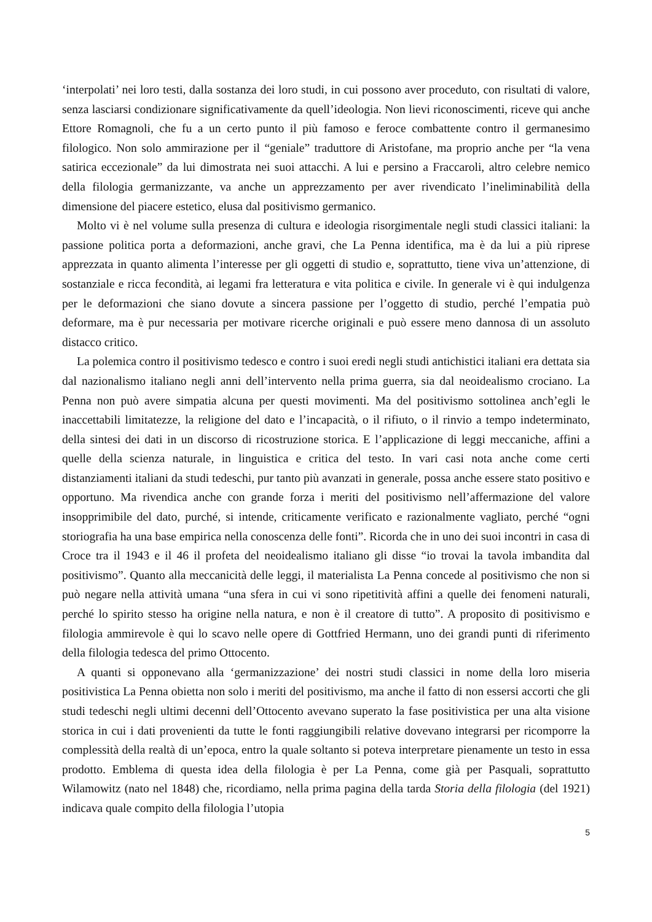‘interpolati’ nei loro testi, dalla sostanza dei loro studi, in cui possono aver proceduto, con risultati di valore, senza lasciarsi condizionare significativamente da quell’ideologia. Non lievi riconoscimenti, riceve qui anche Ettore Romagnoli, che fu a un certo punto il più famoso e feroce combattente contro il germanesimo filologico. Non solo ammirazione per il “geniale” traduttore di Aristofane, ma proprio anche per “la vena satirica eccezionale” da lui dimostrata nei suoi attacchi. A lui e persino a Fraccaroli, altro celebre nemico della filologia germanizzante, va anche un apprezzamento per aver rivendicato l’ineliminabilità della dimensione del piacere estetico, elusa dal positivismo germanico.
Molto vi è nel volume sulla presenza di cultura e ideologia risorgimentale negli studi classici italiani: la passione politica porta a deformazioni, anche gravi, che La Penna identifica, ma è da lui a più riprese apprezzata in quanto alimenta l’interesse per gli oggetti di studio e, soprattutto, tiene viva un’attenzione, di sostanziale e ricca fecondità, ai legami fra letteratura e vita politica e civile. In generale vi è qui indulgenza per le deformazioni che siano dovute a sincera passione per l’oggetto di studio, perché l’empatia può deformare, ma è pur necessaria per motivare ricerche originali e può essere meno dannosa di un assoluto distacco critico.
La polemica contro il positivismo tedesco e contro i suoi eredi negli studi antichistici italiani era dettata sia dal nazionalismo italiano negli anni dell’intervento nella prima guerra, sia dal neoidealismo crociano. La Penna non può avere simpatia alcuna per questi movimenti. Ma del positivismo sottolinea anch’egli le inaccettabili limitatezze, la religione del dato e l’incapacità, o il rifiuto, o il rinvio a tempo indeterminato, della sintesi dei dati in un discorso di ricostruzione storica. E l’applicazione di leggi meccaniche, affini a quelle della scienza naturale, in linguistica e critica del testo. In vari casi nota anche come certi distanziamenti italiani da studi tedeschi, pur tanto più avanzati in generale, possa anche essere stato positivo e opportuno. Ma rivendica anche con grande forza i meriti del positivismo nell’affermazione del valore insopprimibile del dato, purché, si intende, criticamente verificato e razionalmente vagliato, perché “ogni storiografia ha una base empirica nella conoscenza delle fonti”. Ricorda che in uno dei suoi incontri in casa di Croce tra il 1943 e il 46 il profeta del neoidealismo italiano gli disse “io trovai la tavola imbandita dal positivismo”. Quanto alla meccanicità delle leggi, il materialista La Penna concede al positivismo che non si può negare nella attività umana “una sfera in cui vi sono ripetitività affini a quelle dei fenomeni naturali, perché lo spirito stesso ha origine nella natura, e non è il creatore di tutto”. A proposito di positivismo e filologia ammirevole è qui lo scavo nelle opere di Gottfried Hermann, uno dei grandi punti di riferimento della filologia tedesca del primo Ottocento.
A quanti si opponevano alla ‘germanizzazione’ dei nostri studi classici in nome della loro miseria positivistica La Penna obietta non solo i meriti del positivismo, ma anche il fatto di non essersi accorti che gli studi tedeschi negli ultimi decenni dell’Ottocento avevano superato la fase positivistica per una alta visione storica in cui i dati provenienti da tutte le fonti raggiungibili relative dovevano integrarsi per ricomporre la complessità della realtà di un’epoca, entro la quale soltanto si poteva interpretare pienamente un testo in essa prodotto. Emblema di questa idea della filologia è per La Penna, come già per Pasquali, soprattutto Wilamowitz (nato nel 1848) che, ricordiamo, nella prima pagina della tarda Storia della filologia (del 1921) indicava quale compito della filologia l’utopia
5